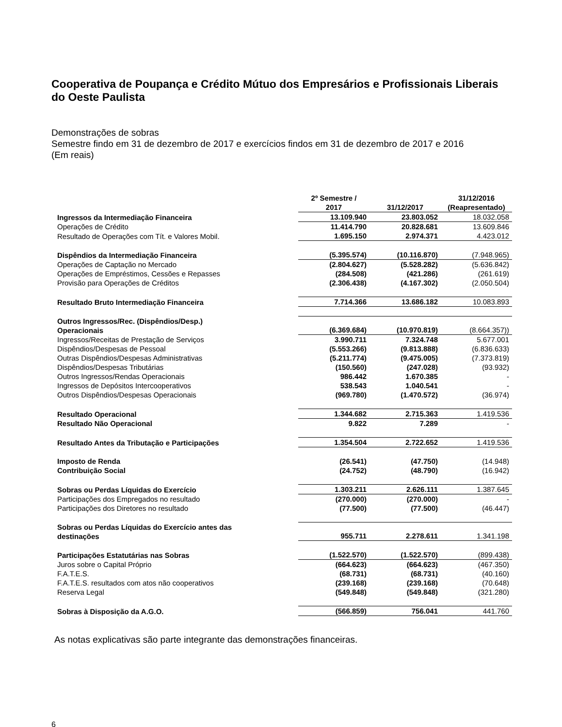Cooperativa de Poupança e Crédito Mútuo dos Empresários e Profissionais Liberais do Oeste Paulista
Demonstrações de sobras
Semestre findo em 31 de dezembro de 2017 e exercícios findos em 31 de dezembro de 2017 e 2016
(Em reais)
| | 2º Semestre / 2017 | 31/12/2017 | 31/12/2016 (Reapresentado) |
| --- | --- | --- | --- |
| Ingressos da Intermediação Financeira | 13.109.940 | 23.803.052 | 18.032.058 |
| Operações de Crédito | 11.414.790 | 20.828.681 | 13.609.846 |
| Resultado de Operações com Tít. e Valores Mobil. | 1.695.150 | 2.974.371 | 4.423.012 |
| Dispêndios da Intermediação Financeira | (5.395.574) | (10.116.870) | (7.948.965) |
| Operações de Captação no Mercado | (2.804.627) | (5.528.282) | (5.636.842) |
| Operações de Empréstimos, Cessões e Repasses | (284.508) | (421.286) | (261.619) |
| Provisão para Operações de Créditos | (2.306.438) | (4.167.302) | (2.050.504) |
| Resultado Bruto Intermediação Financeira | 7.714.366 | 13.686.182 | 10.083.893 |
| Outros Ingressos/Rec. (Dispêndios/Desp.) Operacionais | (6.369.684) | (10.970.819) | (8.664.357)) |
| Ingressos/Receitas de Prestação de Serviços | 3.990.711 | 7.324.748 | 5.677.001 |
| Dispêndios/Despesas de Pessoal | (5.553.266) | (9.813.888) | (6.836.633) |
| Outras Dispêndios/Despesas Administrativas | (5.211.774) | (9.475.005) | (7.373.819) |
| Dispêndios/Despesas Tributárias | (150.560) | (247.028) | (93.932) |
| Outros Ingressos/Rendas Operacionais | 986.442 | 1.670.385 | - |
| Ingressos de Depósitos Intercooperativos | 538.543 | 1.040.541 | - |
| Outros Dispêndios/Despesas Operacionais | (969.780) | (1.470.572) | (36.974) |
| Resultado Operacional | 1.344.682 | 2.715.363 | 1.419.536 |
| Resultado Não Operacional | 9.822 | 7.289 | - |
| Resultado Antes da Tributação e Participações | 1.354.504 | 2.722.652 | 1.419.536 |
| Imposto de Renda | (26.541) | (47.750) | (14.948) |
| Contribuição Social | (24.752) | (48.790) | (16.942) |
| Sobras ou Perdas Líquidas do Exercício | 1.303.211 | 2.626.111 | 1.387.645 |
| Participações dos Empregados no resultado | (270.000) | (270.000) | - |
| Participações dos Diretores no resultado | (77.500) | (77.500) | (46.447) |
| Sobras ou Perdas Líquidas do Exercício antes das destinações | 955.711 | 2.278.611 | 1.341.198 |
| Participações Estatutárias nas Sobras | (1.522.570) | (1.522.570) | (899.438) |
| Juros sobre o Capital Próprio | (664.623) | (664.623) | (467.350) |
| F.A.T.E.S. | (68.731) | (68.731) | (40.160) |
| F.A.T.E.S. resultados com atos não cooperativos | (239.168) | (239.168) | (70.648) |
| Reserva Legal | (549.848) | (549.848) | (321.280) |
| Sobras à Disposição da A.G.O. | (566.859) | 756.041 | 441.760 |
As notas explicativas são parte integrante das demonstrações financeiras.
6